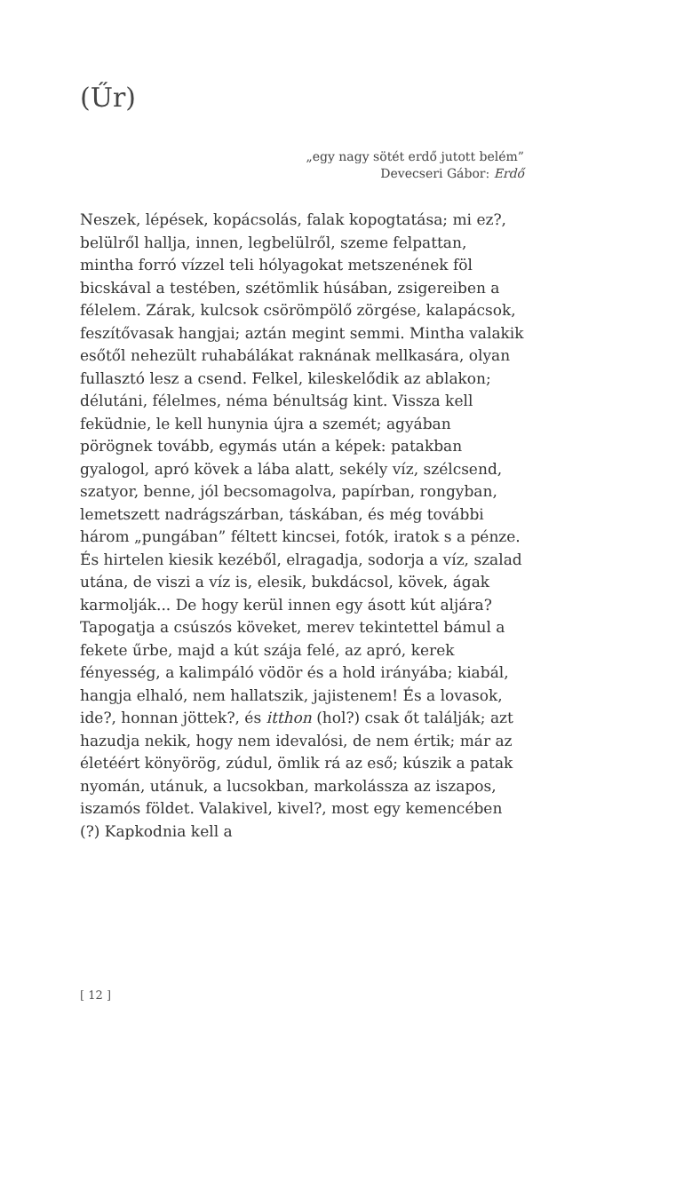(Űr)
„egy nagy sötét erdő jutott belém”
Devecseri Gábor: Erdő
Neszek, lépések, kopácsolás, falak kopogtatása; mi ez?, belülről hallja, innen, legbelülről, szeme felpattan, mintha forró vízzel teli hólyagokat metszenének föl bicskával a testében, szétömlik húsában, zsigereiben a félelem. Zárak, kulcsok csörömpölő zörgése, kalapácsok, feszítővasak hangjai; aztán megint semmi. Mintha valakik esőtől nehezült ruhabálákat raknának mellkasára, olyan fullasztó lesz a csend. Felkel, kileskelődik az ablakon; délutáni, félelmes, néma bénultság kint. Vissza kell feküdnie, le kell hunynia újra a szemét; agyában pörögnek tovább, egymás után a képek: patakban gyalogol, apró kövek a lába alatt, sekély víz, szélcsend, szatyor, benne, jól becsomagolva, papírban, rongyban, lemetszett nadrágszárban, táskában, és még további három „pungában” féltett kincsei, fotók, iratok s a pénze. És hirtelen kiesik kezéből, elragadja, sodorja a víz, szalad utána, de viszi a víz is, elesik, bukdácsol, kövek, ágak karmolják... De hogy kerül innen egy ásott kút aljára? Tapogatja a csúszós köveket, merev tekintettel bámul a fekete űrbe, majd a kút szája felé, az apró, kerek fényesség, a kalimpáló vödör és a hold irányába; kiabál, hangja elhaló, nem hallatszik, jajistenem! És a lovasok, ide?, honnan jöttek?, és itthon (hol?) csak őt találják; azt hazudja nekik, hogy nem idevalósi, de nem értik; már az életéért könyörög, zúdul, ömlik rá az eső; kúszik a patak nyomán, utánuk, a lucsokban, markolássza az iszapos, iszamós földet. Valakivel, kivel?, most egy kemencében (?) Kapkodnia kell a
[ 12 ]